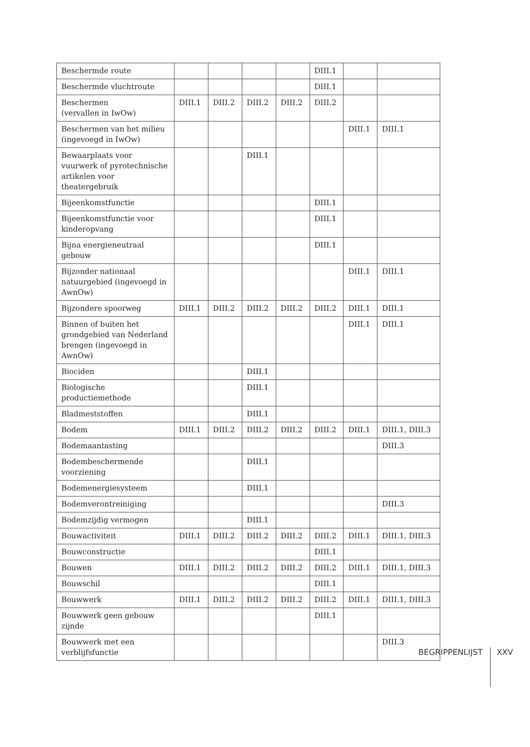| Beschermde route | | | | | DIII.1 | | |
| Beschermde vluchtroute | | | | | DIII.1 | | |
| Beschermen (vervallen in IwOw) | DIII.1 | DIII.2 | DIII.2 | DIII.2 | DIII.2 | | |
| Beschermen van het milieu (ingevoegd in IwOw) | | | | | | DIII.1 | DIII.1 |
| Bewaarplaats voor vuurwerk of pyrotechnische artikelen voor theatergebruik | | | DIII.1 | | | | |
| Bijeenkomstfunctie | | | | | DIII.1 | | |
| Bijeenkomstfunctie voor kinderopvang | | | | | DIII.1 | | |
| Bijna energieneutraal gebouw | | | | | DIII.1 | | |
| Bijzonder nationaal natuurgebied (ingevoegd in AwnOw) | | | | | | DIII.1 | DIII.1 |
| Bijzondere spoorweg | DIII.1 | DIII.2 | DIII.2 | DIII.2 | DIII.2 | DIII.1 | DIII.1 |
| Binnen of buiten het grondgebied van Nederland brengen (ingevoegd in AwnOw) | | | | | | DIII.1 | DIII.1 |
| Biociden | | | DIII.1 | | | | |
| Biologische productiemethode | | | DIII.1 | | | | |
| Bladmeststoffen | | | DIII.1 | | | | |
| Bodem | DIII.1 | DIII.2 | DIII.2 | DIII.2 | DIII.2 | DIII.1 | DIII.1, DIII.3 |
| Bodemaantasting | | | | | | | DIII.3 |
| Bodembeschermende voorziening | | | DIII.1 | | | | |
| Bodemenergiesysteem | | | DIII.1 | | | | |
| Bodemverontreiniging | | | | | | | DIII.3 |
| Bodemzijdig vermogen | | | DIII.1 | | | | |
| Bouwactiviteit | DIII.1 | DIII.2 | DIII.2 | DIII.2 | DIII.2 | DIII.1 | DIII.1, DIII.3 |
| Bouwconstructie | | | | | DIII.1 | | |
| Bouwen | DIII.1 | DIII.2 | DIII.2 | DIII.2 | DIII.2 | DIII.1 | DIII.1, DIII.3 |
| Bouwschil | | | | | DIII.1 | | |
| Bouwwerk | DIII.1 | DIII.2 | DIII.2 | DIII.2 | DIII.2 | DIII.1 | DIII.1, DIII.3 |
| Bouwwerk geen gebouw zijnde | | | | | DIII.1 | | |
| Bouwwerk met een verblijfsfunctie | | | | | | | DIII.3 |
BEGRIPPENLIJST XXV